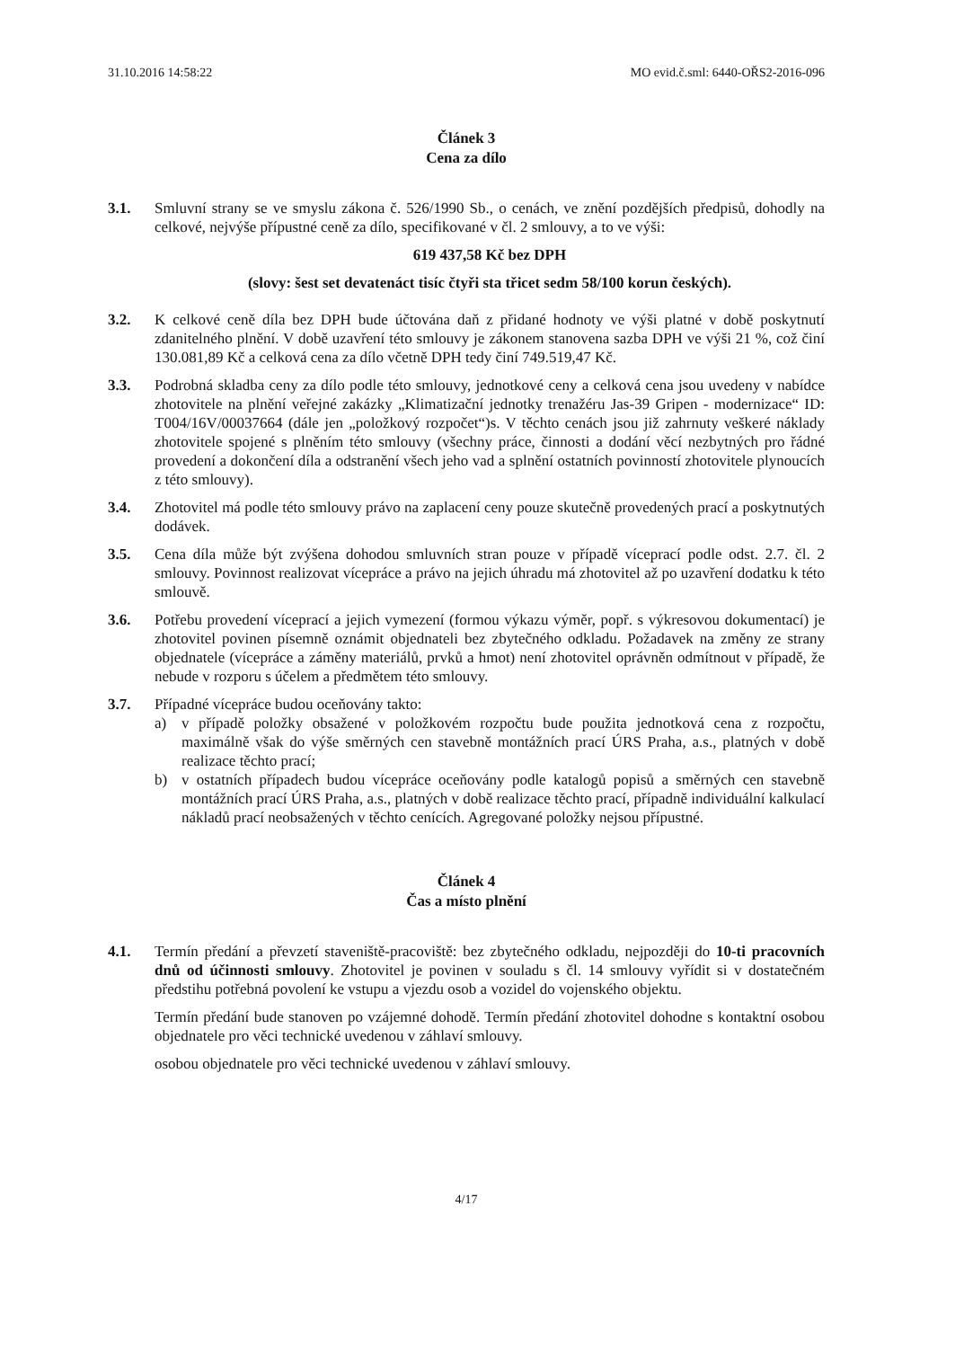31.10.2016 14:58:22 MO evid.č.sml: 6440-OŘS2-2016-096
Článek 3
Cena za dílo
3.1. Smluvní strany se ve smyslu zákona č. 526/1990 Sb., o cenách, ve znění pozdějších předpisů, dohodly na celkové, nejvýše přípustné ceně za dílo, specifikované v čl. 2 smlouvy, a to ve výši:
619 437,58 Kč bez DPH
(slovy: šest set devatenáct tisíc čtyři sta třicet sedm 58/100 korun českých).
3.2. K celkové ceně díla bez DPH bude účtována daň z přidané hodnoty ve výši platné v době poskytnutí zdanitelného plnění. V době uzavření této smlouvy je zákonem stanovena sazba DPH ve výši 21 %, což činí 130.081,89 Kč a celková cena za dílo včetně DPH tedy činí 749.519,47 Kč.
3.3. Podrobná skladba ceny za dílo podle této smlouvy, jednotkové ceny a celková cena jsou uvedeny v nabídce zhotovitele na plnění veřejné zakázky „Klimatizační jednotky trenažéru Jas-39 Gripen - modernizace“ ID: T004/16V/00037664 (dále jen „položkový rozpočet“)s. V těchto cenách jsou již zahrnuty veškeré náklady zhotovitele spojené s plněním této smlouvy (všechny práce, činnosti a dodání věcí nezbytných pro řádné provedení a dokončení díla a odstranění všech jeho vad a splnění ostatních povinností zhotovitele plynoucích z této smlouvy).
3.4. Zhotovitel má podle této smlouvy právo na zaplacení ceny pouze skutečně provedených prací a poskytnutých dodávek.
3.5. Cena díla může být zvýšena dohodou smluvních stran pouze v případě víceprací podle odst. 2.7. čl. 2 smlouvy. Povinnost realizovat vícepráce a právo na jejich úhradu má zhotovitel až po uzavření dodatku k této smlouvě.
3.6. Potřebu provedení víceprací a jejich vymezení (formou výkazu výměr, popř. s výkresovou dokumentací) je zhotovitel povinen písemně oznámit objednateli bez zbytečného odkladu. Požadavek na změny ze strany objednatele (vícepráce a záměny materiálů, prvků a hmot) není zhotovitel oprávněn odmítnout v případě, že nebude v rozporu s účelem a předmětem této smlouvy.
3.7. Případné vícepráce budou oceňovány takto:
a) v případě položky obsažené v položkovém rozpočtu bude použita jednotková cena z rozpočtu, maximálně však do výše směrných cen stavebně montážních prací ÚRS Praha, a.s., platných v době realizace těchto prací;
b) v ostatních případech budou vícepráce oceňovány podle katalogů popisů a směrných cen stavebně montážních prací ÚRS Praha, a.s., platných v době realizace těchto prací, případně individuální kalkulací nákladů prací neobsažených v těchto cenících. Agregované položky nejsou přípustné.
Článek 4
Čas a místo plnění
4.1. Termín předání a převzetí staveniště-pracoviště: bez zbytečného odkladu, nejpozději do 10-ti pracovních dnů od účinnosti smlouvy. Zhotovitel je povinen v souladu s čl. 14 smlouvy vyřídit si v dostatečném předstihu potřebná povolení ke vstupu a vjezdu osob a vozidel do vojenského objektu.
Termín předání bude stanoven po vzájemné dohodě. Termín předání zhotovitel dohodne s kontaktní osobou objednatele pro věci technické uvedenou v záhlaví smlouvy.
osobou objednatele pro věci technické uvedenou v záhlaví smlouvy.
4/17